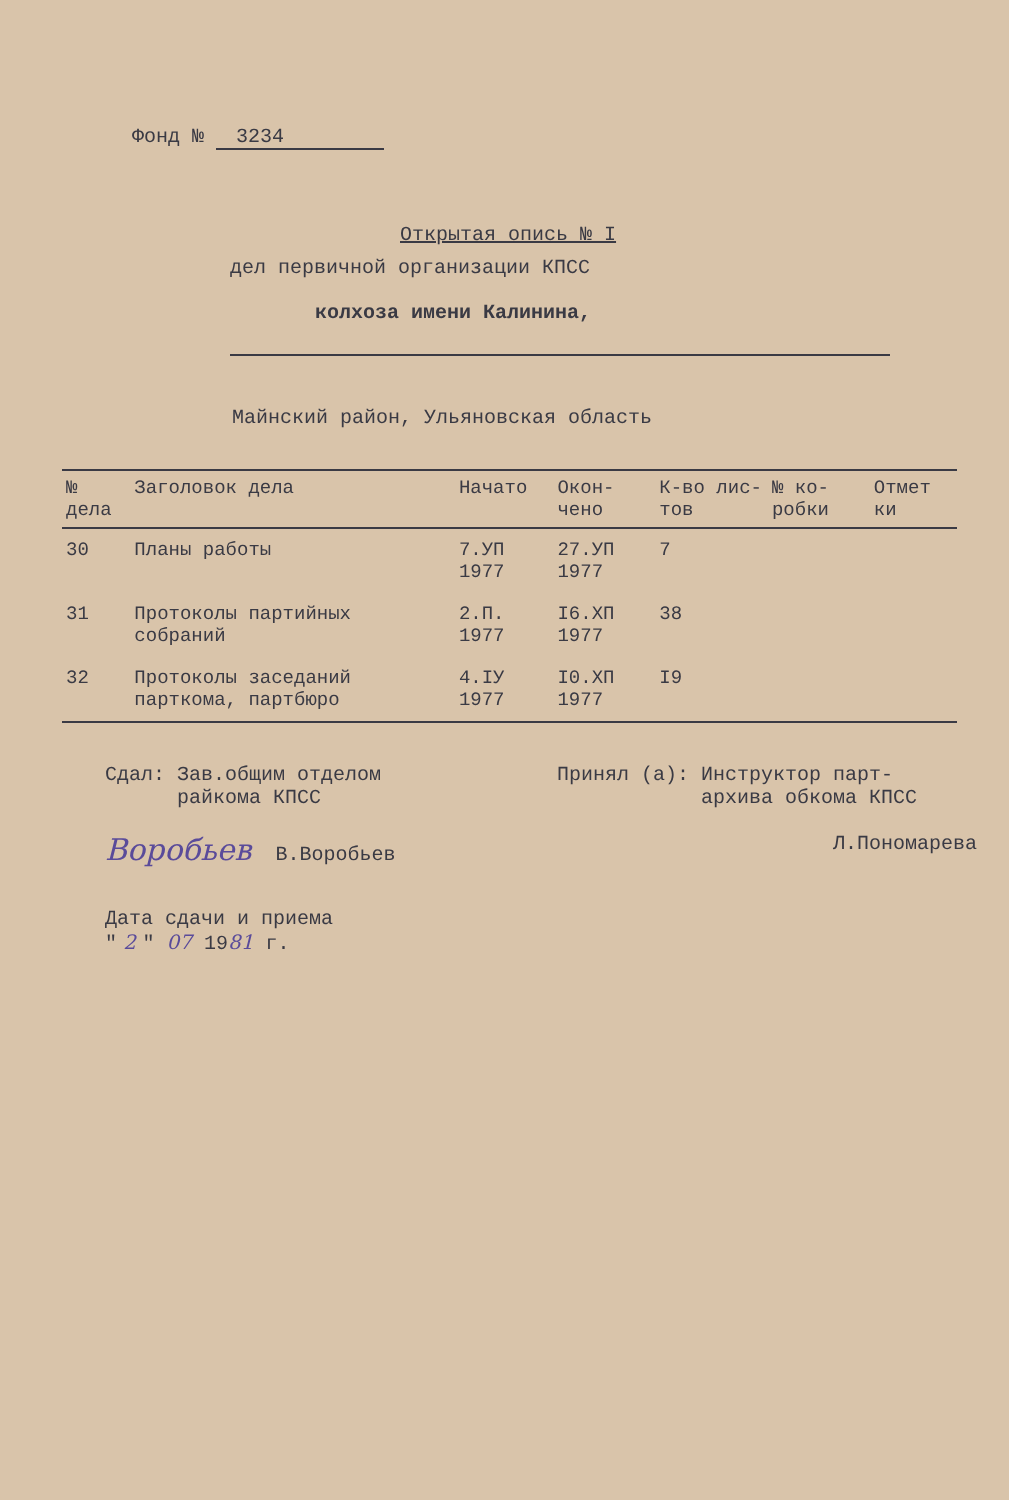Фонд № 3234
Открытая опись № I
дел первичной организации КПСС
колхоза имени Калинина,
Майнский район, Ульяновская область
| № дела | Заголовок дела | Начато | Окон-чено | К-во лис-тов | № ко-робки | Отмет ки |
| --- | --- | --- | --- | --- | --- | --- |
| 30 | Планы работы | 7.УП 1977 | 27.УП 1977 | 7 | | |
| 31 | Протоколы партийных собраний | 2.П. 1977 | I6.XП 1977 | 38 | | |
| 32 | Протоколы заседаний парткома, партбюро | 4.IУ 1977 | I0.XП 1977 | I9 | | |
Сдал: Зав.общим отделом
райкома КПСС
Воробьев В.Воробьев
Принял (а): Инструктор парт-
архива обкома КПСС
Л.Пономарева
Дата сдачи и приема
" 2 " 07 1981 г.